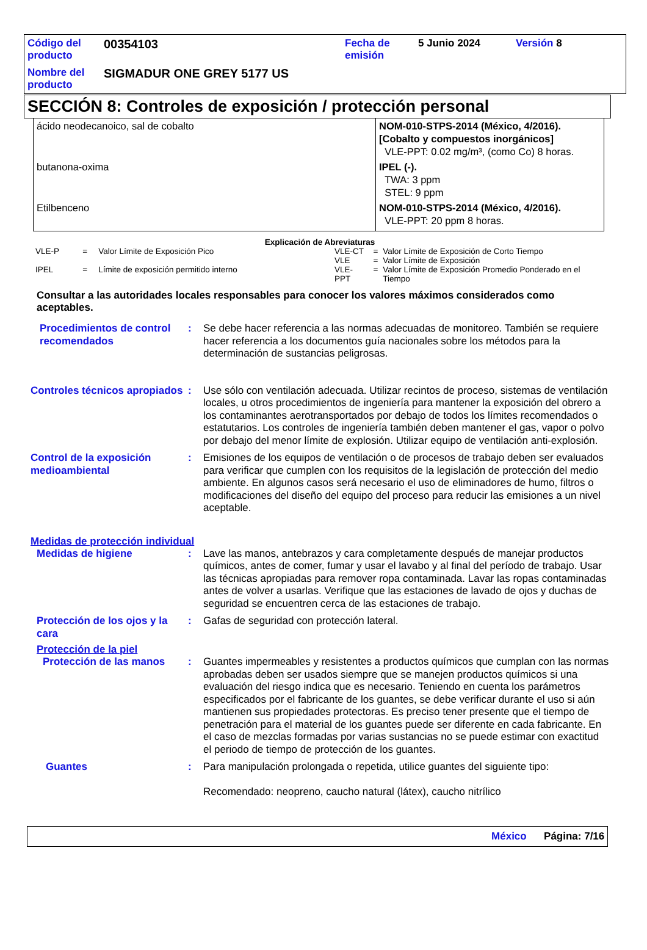| Código del producto | 00354103 | Fecha de emisión | 5 Junio 2024 | Versión 8 |
| Nombre del producto | SIGMADUR ONE GREY 5177 US | | | |
SECCIÓN 8: Controles de exposición / protección personal
| ácido neodecanoico, sal de cobalto | NOM-010-STPS-2014 (México, 4/2016). [Cobalto y compuestos inorgánicos] VLE-PPT: 0.02 mg/m³, (como Co) 8 horas. |
| butanona-oxima | IPEL (-). TWA: 3 ppm STEL: 9 ppm |
| Etilbenceno | NOM-010-STPS-2014 (México, 4/2016). VLE-PPT: 20 ppm 8 horas. |
Explicación de Abreviaturas
| VLE-P | = | Valor Límite de Exposición Pico |
| IPEL | = | Límite de exposición permitido interno |
| VLE-CT | = | Valor Límite de Exposición de Corto Tiempo |
| VLE | = | Valor Límite de Exposición |
| VLE-PPT | = | Valor Límite de Exposición Promedio Ponderado en el Tiempo |
Consultar a las autoridades locales responsables para conocer los valores máximos considerados como aceptables.
Procedimientos de control recomendados
: Se debe hacer referencia a las normas adecuadas de monitoreo. También se requiere hacer referencia a los documentos guía nacionales sobre los métodos para la determinación de sustancias peligrosas.
Controles técnicos apropiados
: Use sólo con ventilación adecuada. Utilizar recintos de proceso, sistemas de ventilación locales, u otros procedimientos de ingeniería para mantener la exposición del obrero a los contaminantes aerotransportados por debajo de todos los límites recomendados o estatutarios. Los controles de ingeniería también deben mantener el gas, vapor o polvo por debajo del menor límite de explosión. Utilizar equipo de ventilación anti-explosión.
Control de la exposición medioambiental
: Emisiones de los equipos de ventilación o de procesos de trabajo deben ser evaluados para verificar que cumplen con los requisitos de la legislación de protección del medio ambiente. En algunos casos será necesario el uso de eliminadores de humo, filtros o modificaciones del diseño del equipo del proceso para reducir las emisiones a un nivel aceptable.
Medidas de protección individual
Medidas de higiene : Lave las manos, antebrazos y cara completamente después de manejar productos químicos, antes de comer, fumar y usar el lavabo y al final del período de trabajo. Usar las técnicas apropiadas para remover ropa contaminada. Lavar las ropas contaminadas antes de volver a usarlas. Verifique que las estaciones de lavado de ojos y duchas de seguridad se encuentren cerca de las estaciones de trabajo.
Protección de los ojos y la cara
: Gafas de seguridad con protección lateral.
Protección de la piel
Protección de las manos : Guantes impermeables y resistentes a productos químicos que cumplan con las normas aprobadas deben ser usados siempre que se manejen productos químicos si una evaluación del riesgo indica que es necesario. Teniendo en cuenta los parámetros especificados por el fabricante de los guantes, se debe verificar durante el uso si aún mantienen sus propiedades protectoras. Es preciso tener presente que el tiempo de penetración para el material de los guantes puede ser diferente en cada fabricante. En el caso de mezclas formadas por varias sustancias no se puede estimar con exactitud el periodo de tiempo de protección de los guantes.
Guantes : Para manipulación prolongada o repetida, utilice guantes del siguiente tipo:
Recomendado: neopreno, caucho natural (látex), caucho nitrílico
México Página: 7/16